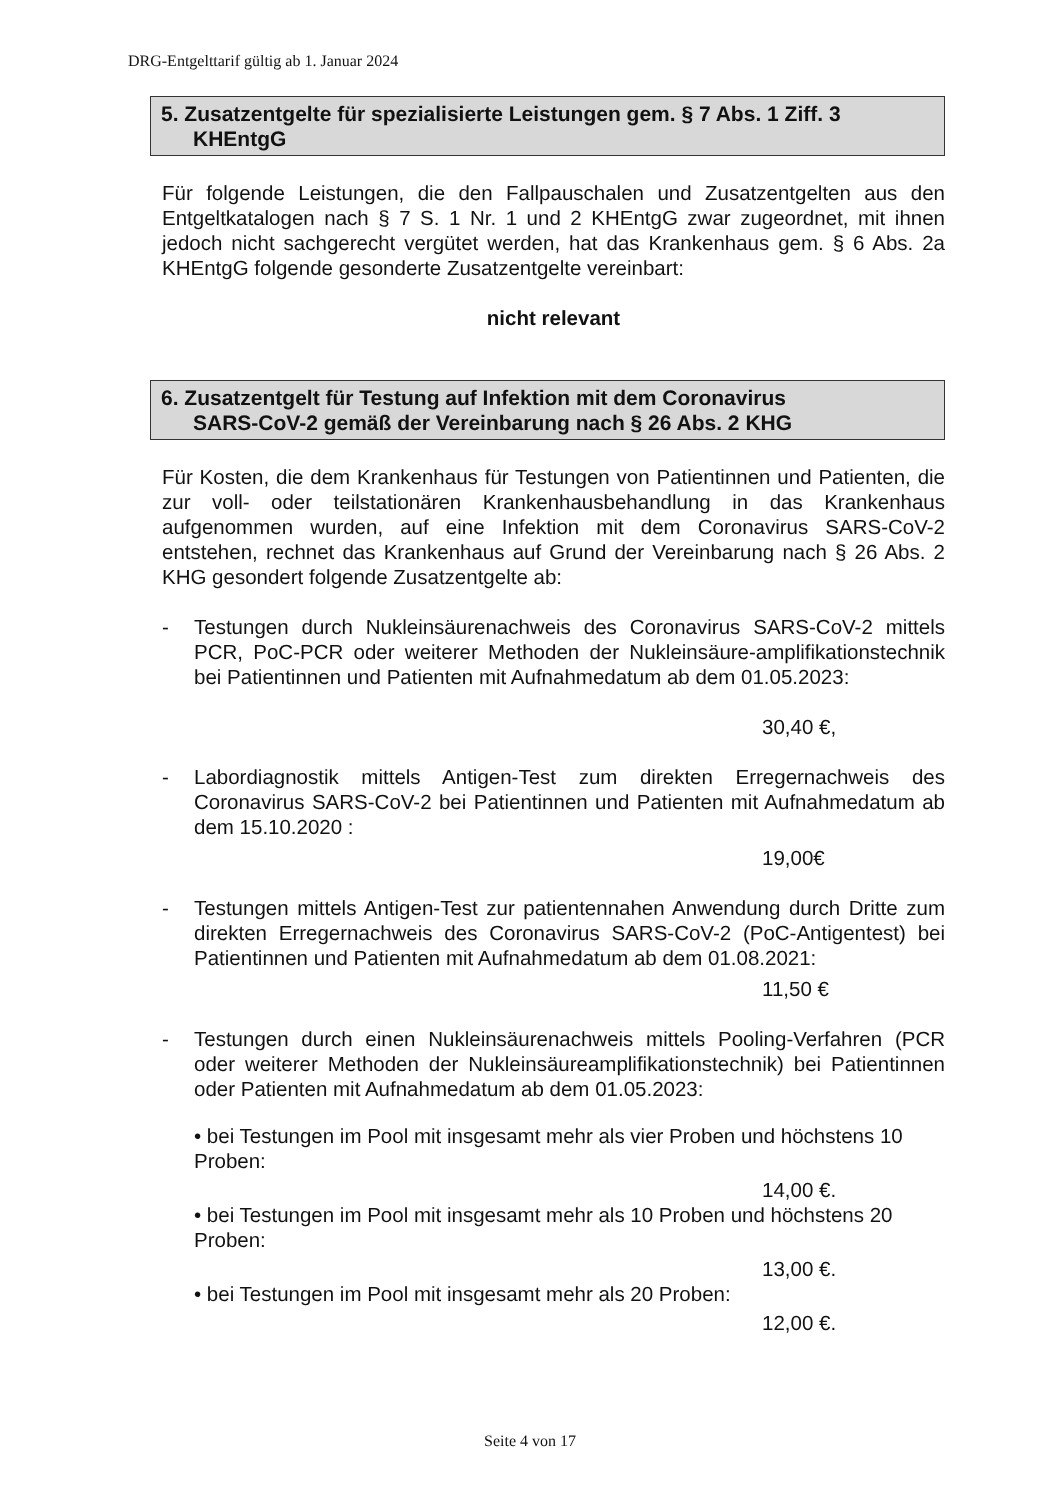DRG-Entgelttarif gültig ab 1. Januar 2024
5. Zusatzentgelte für spezialisierte Leistungen gem. § 7 Abs. 1 Ziff. 3
KHEntgG
Für folgende Leistungen, die den Fallpauschalen und Zusatzentgelten aus den Entgeltkatalogen nach § 7 S. 1 Nr. 1 und 2 KHEntgG zwar zugeordnet, mit ihnen jedoch nicht sachgerecht vergütet werden, hat das Krankenhaus gem. § 6 Abs. 2a KHEntgG folgende gesonderte Zusatzentgelte vereinbart:
nicht relevant
6. Zusatzentgelt für Testung auf Infektion mit dem Coronavirus
SARS-CoV-2 gemäß der Vereinbarung nach § 26 Abs. 2 KHG
Für Kosten, die dem Krankenhaus für Testungen von Patientinnen und Patienten, die zur voll- oder teilstationären Krankenhausbehandlung in das Krankenhaus aufgenommen wurden, auf eine Infektion mit dem Coronavirus SARS-CoV-2 entstehen, rechnet das Krankenhaus auf Grund der Vereinbarung nach § 26 Abs. 2 KHG gesondert folgende Zusatzentgelte ab:
- Testungen durch Nukleinsäurenachweis des Coronavirus SARS-CoV-2 mittels PCR, PoC-PCR oder weiterer Methoden der Nukleinsäure-amplifikationstechnik bei Patientinnen und Patienten mit Aufnahmedatum ab dem 01.05.2023:
30,40 €,
- Labordiagnostik mittels Antigen-Test zum direkten Erregernachweis des Coronavirus SARS-CoV-2 bei Patientinnen und Patienten mit Aufnahmedatum ab dem 15.10.2020 :
19,00€
- Testungen mittels Antigen-Test zur patientennahen Anwendung durch Dritte zum direkten Erregernachweis des Coronavirus SARS-CoV-2 (PoC-Antigentest) bei Patientinnen und Patienten mit Aufnahmedatum ab dem 01.08.2021:
11,50 €
- Testungen durch einen Nukleinsäurenachweis mittels Pooling-Verfahren (PCR oder weiterer Methoden der Nukleinsäureamplifikationstechnik) bei Patientinnen oder Patienten mit Aufnahmedatum ab dem 01.05.2023:
• bei Testungen im Pool mit insgesamt mehr als vier Proben und höchstens 10 Proben:
14,00 €.
• bei Testungen im Pool mit insgesamt mehr als 10 Proben und höchstens 20 Proben:
13,00 €.
• bei Testungen im Pool mit insgesamt mehr als 20 Proben:
12,00 €.
Seite 4 von 17